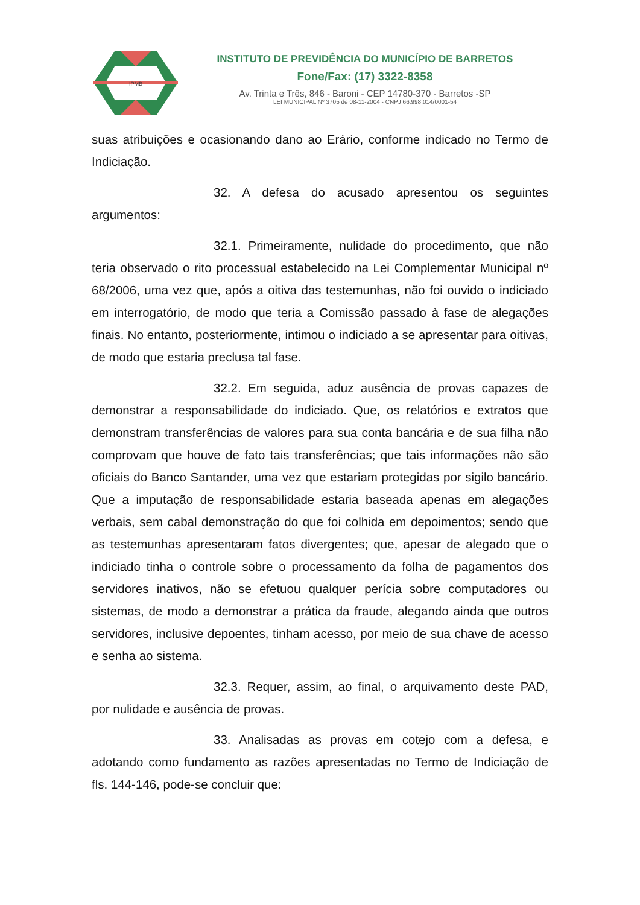IPMB
INSTITUTO DE PREVIDÊNCIA DO MUNICÍPIO DE BARRETOS
Fone/Fax: (17) 3322-8358
Av. Trinta e Três, 846 - Baroni - CEP 14780-370 - Barretos -SP
LEI MUNICIPAL Nº 3705 de 08-11-2004 - CNPJ 66.998.014/0001-54
suas atribuições e ocasionando dano ao Erário, conforme indicado no Termo de Indiciação.
32. A defesa do acusado apresentou os seguintes argumentos:
32.1. Primeiramente, nulidade do procedimento, que não teria observado o rito processual estabelecido na Lei Complementar Municipal nº 68/2006, uma vez que, após a oitiva das testemunhas, não foi ouvido o indiciado em interrogatório, de modo que teria a Comissão passado à fase de alegações finais. No entanto, posteriormente, intimou o indiciado a se apresentar para oitivas, de modo que estaria preclusa tal fase.
32.2. Em seguida, aduz ausência de provas capazes de demonstrar a responsabilidade do indiciado. Que, os relatórios e extratos que demonstram transferências de valores para sua conta bancária e de sua filha não comprovam que houve de fato tais transferências; que tais informações não são oficiais do Banco Santander, uma vez que estariam protegidas por sigilo bancário. Que a imputação de responsabilidade estaria baseada apenas em alegações verbais, sem cabal demonstração do que foi colhida em depoimentos; sendo que as testemunhas apresentaram fatos divergentes; que, apesar de alegado que o indiciado tinha o controle sobre o processamento da folha de pagamentos dos servidores inativos, não se efetuou qualquer perícia sobre computadores ou sistemas, de modo a demonstrar a prática da fraude, alegando ainda que outros servidores, inclusive depoentes, tinham acesso, por meio de sua chave de acesso e senha ao sistema.
32.3. Requer, assim, ao final, o arquivamento deste PAD, por nulidade e ausência de provas.
33. Analisadas as provas em cotejo com a defesa, e adotando como fundamento as razões apresentadas no Termo de Indiciação de fls. 144-146, pode-se concluir que: